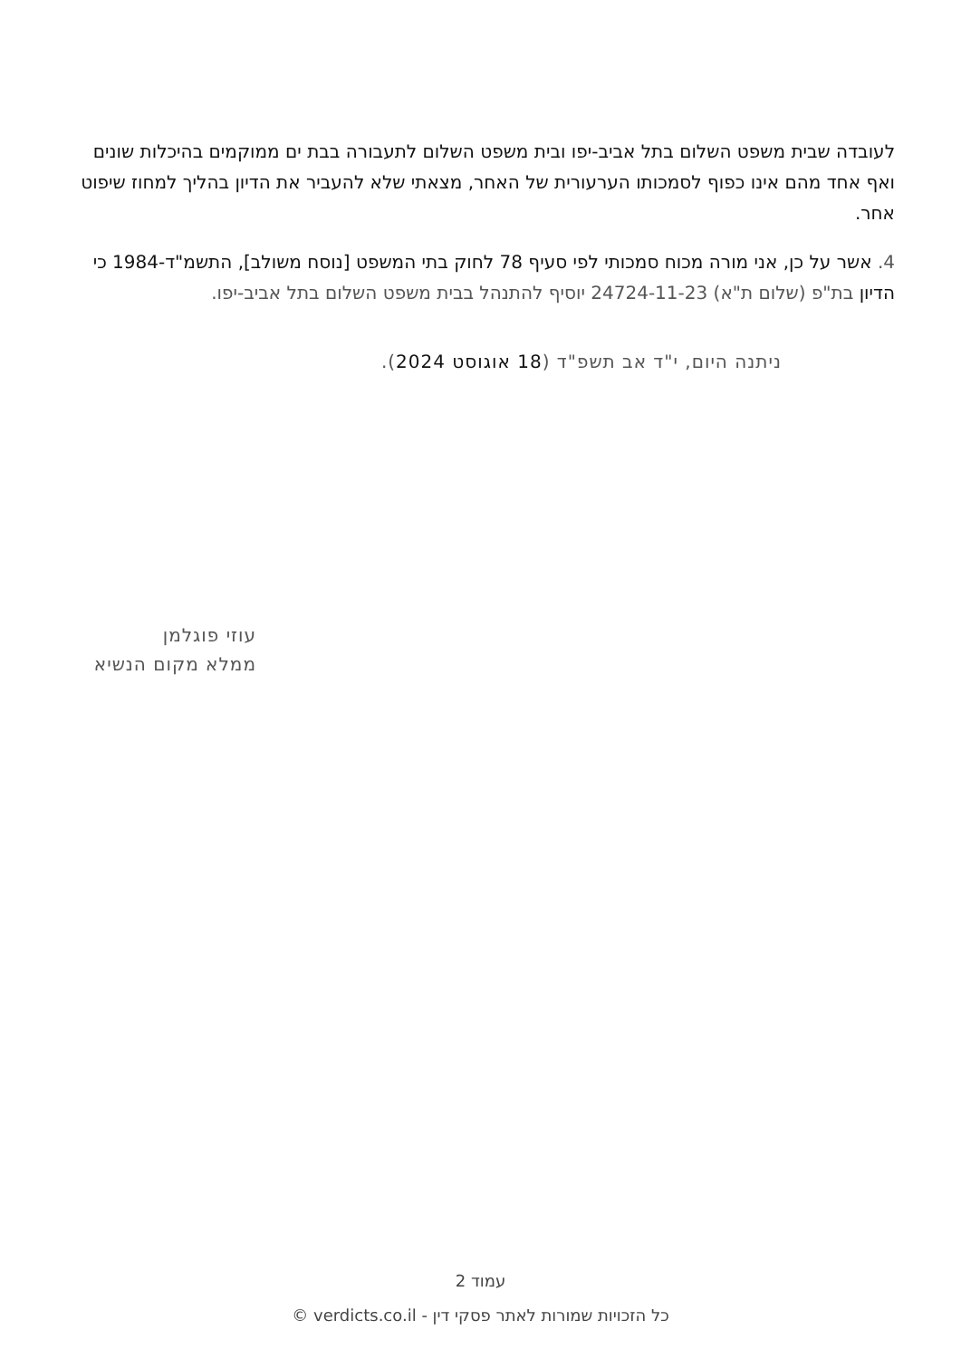לעובדה שבית משפט השלום בתל אביב-יפו ובית משפט השלום לתעבורה בבת ים ממוקמים בהיכלות שונים ואף אחד מהם אינו כפוף לסמכותו הערעורית של האחר, מצאתי שלא להעביר את הדיון בהליך למחוז שיפוט אחר.
4. אשר על כן, אני מורה מכוח סמכותי לפי סעיף 78 לחוק בתי המשפט [נוסח משולב], התשמ"ד-1984 כי הדיון בת"פ (שלום ת"א) 24724-11-23 יוסיף להתנהל בבית משפט השלום בתל אביב-יפו.
ניתנה היום, י"ד אב תשפ"ד (18 אוגוסט 2024).
עוזי פוגלמן
ממלא מקום הנשיא
עמוד 2
כל הזכויות שמורות לאתר פסקי דין - verdicts.co.il ©